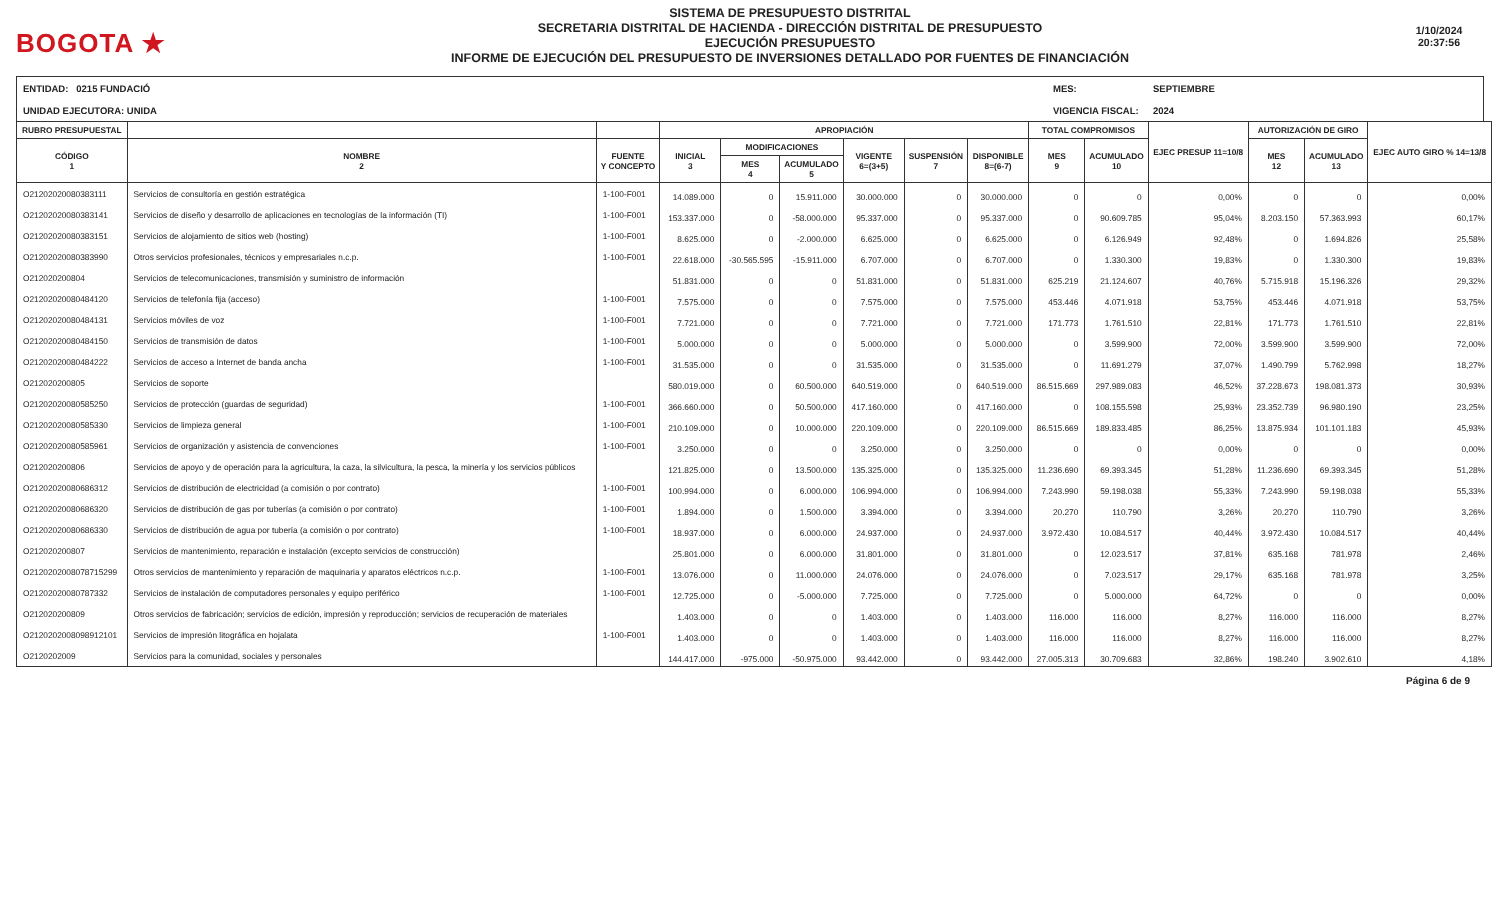BOGOTA ★
SISTEMA DE PRESUPUESTO DISTRITAL
SECRETARIA DISTRITAL DE HACIENDA - DIRECCIÓN DISTRITAL DE PRESUPUESTO
EJECUCIÓN PRESUPUESTO
INFORME DE EJECUCIÓN DEL PRESUPUESTO DE INVERSIONES DETALLADO POR FUENTES DE FINANCIACIÓN
1/10/2024
20:37:56
ENTIDAD: 0215 FUNDACIÓ MES: SEPTIEMBRE
UNIDAD EJECUTORA: UNIDA VIGENCIA FISCAL: 2024
| RUBRO PRESUPUESTAL | | | APROPIACIÓN | | | | | | TOTAL COMPROMISOS | | EJEC PRESUP 11=10/8 | AUTORIZACIÓN DE GIRO | | EJEC AUTO GIRO % 14=13/8 |
| --- | --- | --- | --- | --- | --- | --- | --- | --- | --- | --- | --- | --- | --- | --- |
| CÓDIGO 1 | NOMBRE 2 | FUENTE Y CONCEPTO | INICIAL 3 | MODIFICACIONES | | VIGENTE 6=(3+5) | SUSPENSIÓN 7 | DISPONIBLE 8=(6-7) | MES 9 | ACUMULADO 10 | | MES 12 | ACUMULADO 13 | |
| | | | | MES 4 | ACUMULADO 5 | | | | | | | | | |
| O21202020080383111 | Servicios de consultoría en gestión estratégica | 1-100-F001 | 14.089.000 | 0 | 15.911.000 | 30.000.000 | 0 | 30.000.000 | 0 | 0 | 0,00% | 0 | 0 | 0,00% |
| O21202020080383141 | Servicios de diseño y desarrollo de aplicaciones en tecnologías de la información (TI) | 1-100-F001 | 153.337.000 | 0 | -58.000.000 | 95.337.000 | 0 | 95.337.000 | 0 | 90.609.785 | 95,04% | 8.203.150 | 57.363.993 | 60,17% |
| O21202020080383151 | Servicios de alojamiento de sitios web (hosting) | 1-100-F001 | 8.625.000 | 0 | -2.000.000 | 6.625.000 | 0 | 6.625.000 | 0 | 6.126.949 | 92,48% | 0 | 1.694.826 | 25,58% |
| O21202020080383990 | Otros servicios profesionales, técnicos y empresariales n.c.p. | 1-100-F001 | 22.618.000 | -30.565.595 | -15.911.000 | 6.707.000 | 0 | 6.707.000 | 0 | 1.330.300 | 19,83% | 0 | 1.330.300 | 19,83% |
| O212020200804 | Servicios de telecomunicaciones, transmisión y suministro de información | | 51.831.000 | 0 | 0 | 51.831.000 | 0 | 51.831.000 | 625.219 | 21.124.607 | 40,76% | 5.715.918 | 15.196.326 | 29,32% |
| O21202020080484120 | Servicios de telefonía fija (acceso) | 1-100-F001 | 7.575.000 | 0 | 0 | 7.575.000 | 0 | 7.575.000 | 453.446 | 4.071.918 | 53,75% | 453.446 | 4.071.918 | 53,75% |
| O21202020080484131 | Servicios móviles de voz | 1-100-F001 | 7.721.000 | 0 | 0 | 7.721.000 | 0 | 7.721.000 | 171.773 | 1.761.510 | 22,81% | 171.773 | 1.761.510 | 22,81% |
| O21202020080484150 | Servicios de transmisión de datos | 1-100-F001 | 5.000.000 | 0 | 0 | 5.000.000 | 0 | 5.000.000 | 0 | 3.599.900 | 72,00% | 3.599.900 | 3.599.900 | 72,00% |
| O21202020080484222 | Servicios de acceso a Internet de banda ancha | 1-100-F001 | 31.535.000 | 0 | 0 | 31.535.000 | 0 | 31.535.000 | 0 | 11.691.279 | 37,07% | 1.490.799 | 5.762.998 | 18,27% |
| O212020200805 | Servicios de soporte | | 580.019.000 | 0 | 60.500.000 | 640.519.000 | 0 | 640.519.000 | 86.515.669 | 297.989.083 | 46,52% | 37.228.673 | 198.081.373 | 30,93% |
| O21202020080585250 | Servicios de protección (guardas de seguridad) | 1-100-F001 | 366.660.000 | 0 | 50.500.000 | 417.160.000 | 0 | 417.160.000 | 0 | 108.155.598 | 25,93% | 23.352.739 | 96.980.190 | 23,25% |
| O21202020080585330 | Servicios de limpieza general | 1-100-F001 | 210.109.000 | 0 | 10.000.000 | 220.109.000 | 0 | 220.109.000 | 86.515.669 | 189.833.485 | 86,25% | 13.875.934 | 101.101.183 | 45,93% |
| O21202020080585961 | Servicios de organización y asistencia de convenciones | 1-100-F001 | 3.250.000 | 0 | 0 | 3.250.000 | 0 | 3.250.000 | 0 | 0 | 0,00% | 0 | 0 | 0,00% |
| O212020200806 | Servicios de apoyo y de operación para la agricultura, la caza, la silvicultura, la pesca, la minería y los servicios públicos | | 121.825.000 | 0 | 13.500.000 | 135.325.000 | 0 | 135.325.000 | 11.236.690 | 69.393.345 | 51,28% | 11.236.690 | 69.393.345 | 51,28% |
| O21202020080686312 | Servicios de distribución de electricidad (a comisión o por contrato) | 1-100-F001 | 100.994.000 | 0 | 6.000.000 | 106.994.000 | 0 | 106.994.000 | 7.243.990 | 59.198.038 | 55,33% | 7.243.990 | 59.198.038 | 55,33% |
| O21202020080686320 | Servicios de distribución de gas por tuberías (a comisión o por contrato) | 1-100-F001 | 1.894.000 | 0 | 1.500.000 | 3.394.000 | 0 | 3.394.000 | 20.270 | 110.790 | 3,26% | 20.270 | 110.790 | 3,26% |
| O21202020080686330 | Servicios de distribución de agua por tubería (a comisión o por contrato) | 1-100-F001 | 18.937.000 | 0 | 6.000.000 | 24.937.000 | 0 | 24.937.000 | 3.972.430 | 10.084.517 | 40,44% | 3.972.430 | 10.084.517 | 40,44% |
| O212020200807 | Servicios de mantenimiento, reparación e instalación (excepto servicios de construcción) | | 25.801.000 | 0 | 6.000.000 | 31.801.000 | 0 | 31.801.000 | 0 | 12.023.517 | 37,81% | 635.168 | 781.978 | 2,46% |
| O2120202008078715299 | Otros servicios de mantenimiento y reparación de maquinaria y aparatos eléctricos n.c.p. | 1-100-F001 | 13.076.000 | 0 | 11.000.000 | 24.076.000 | 0 | 24.076.000 | 0 | 7.023.517 | 29,17% | 635.168 | 781.978 | 3,25% |
| O21202020080787332 | Servicios de instalación de computadores personales y equipo periférico | 1-100-F001 | 12.725.000 | 0 | -5.000.000 | 7.725.000 | 0 | 7.725.000 | 0 | 5.000.000 | 64,72% | 0 | 0 | 0,00% |
| O212020200809 | Otros servicios de fabricación; servicios de edición, impresión y reproducción; servicios de recuperación de materiales | | 1.403.000 | 0 | 0 | 1.403.000 | 0 | 1.403.000 | 116.000 | 116.000 | 8,27% | 116.000 | 116.000 | 8,27% |
| O2120202008098912101 | Servicios de impresión litográfica en hojalata | 1-100-F001 | 1.403.000 | 0 | 0 | 1.403.000 | 0 | 1.403.000 | 116.000 | 116.000 | 8,27% | 116.000 | 116.000 | 8,27% |
| O2120202009 | Servicios para la comunidad, sociales y personales | | 144.417.000 | -975.000 | -50.975.000 | 93.442.000 | 0 | 93.442.000 | 27.005.313 | 30.709.683 | 32,86% | 198.240 | 3.902.610 | 4,18% |
Página 6 de 9